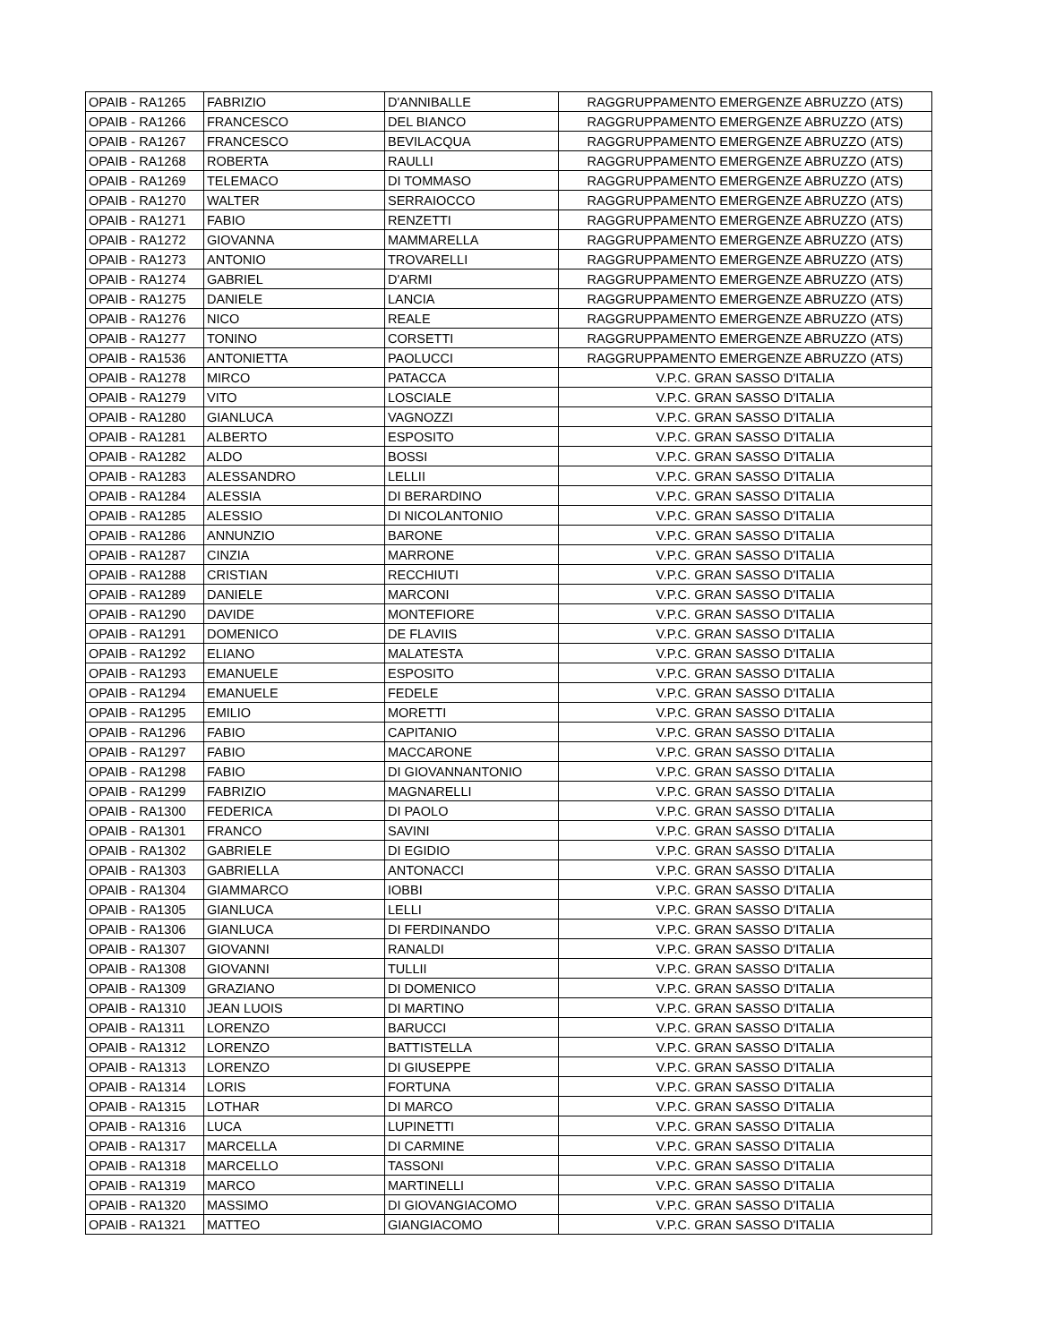| OPAIB - RA1265 | FABRIZIO | D'ANNIBALLE | RAGGRUPPAMENTO EMERGENZE ABRUZZO (ATS) |
| OPAIB - RA1266 | FRANCESCO | DEL BIANCO | RAGGRUPPAMENTO EMERGENZE ABRUZZO (ATS) |
| OPAIB - RA1267 | FRANCESCO | BEVILACQUA | RAGGRUPPAMENTO EMERGENZE ABRUZZO (ATS) |
| OPAIB - RA1268 | ROBERTA | RAULLI | RAGGRUPPAMENTO EMERGENZE ABRUZZO (ATS) |
| OPAIB - RA1269 | TELEMACO | DI TOMMASO | RAGGRUPPAMENTO EMERGENZE ABRUZZO (ATS) |
| OPAIB - RA1270 | WALTER | SERRAIOCCO | RAGGRUPPAMENTO EMERGENZE ABRUZZO (ATS) |
| OPAIB - RA1271 | FABIO | RENZETTI | RAGGRUPPAMENTO EMERGENZE ABRUZZO (ATS) |
| OPAIB - RA1272 | GIOVANNA | MAMMARELLA | RAGGRUPPAMENTO EMERGENZE ABRUZZO (ATS) |
| OPAIB - RA1273 | ANTONIO | TROVARELLI | RAGGRUPPAMENTO EMERGENZE ABRUZZO (ATS) |
| OPAIB - RA1274 | GABRIEL | D'ARMI | RAGGRUPPAMENTO EMERGENZE ABRUZZO (ATS) |
| OPAIB - RA1275 | DANIELE | LANCIA | RAGGRUPPAMENTO EMERGENZE ABRUZZO (ATS) |
| OPAIB - RA1276 | NICO | REALE | RAGGRUPPAMENTO EMERGENZE ABRUZZO (ATS) |
| OPAIB - RA1277 | TONINO | CORSETTI | RAGGRUPPAMENTO EMERGENZE ABRUZZO (ATS) |
| OPAIB - RA1536 | ANTONIETTA | PAOLUCCI | RAGGRUPPAMENTO EMERGENZE ABRUZZO (ATS) |
| OPAIB - RA1278 | MIRCO | PATACCA | V.P.C. GRAN SASSO D'ITALIA |
| OPAIB - RA1279 | VITO | LOSCIALE | V.P.C. GRAN SASSO D'ITALIA |
| OPAIB - RA1280 | GIANLUCA | VAGNOZZI | V.P.C. GRAN SASSO D'ITALIA |
| OPAIB - RA1281 | ALBERTO | ESPOSITO | V.P.C. GRAN SASSO D'ITALIA |
| OPAIB - RA1282 | ALDO | BOSSI | V.P.C. GRAN SASSO D'ITALIA |
| OPAIB - RA1283 | ALESSANDRO | LELLII | V.P.C. GRAN SASSO D'ITALIA |
| OPAIB - RA1284 | ALESSIA | DI BERARDINO | V.P.C. GRAN SASSO D'ITALIA |
| OPAIB - RA1285 | ALESSIO | DI NICOLANTONIO | V.P.C. GRAN SASSO D'ITALIA |
| OPAIB - RA1286 | ANNUNZIO | BARONE | V.P.C. GRAN SASSO D'ITALIA |
| OPAIB - RA1287 | CINZIA | MARRONE | V.P.C. GRAN SASSO D'ITALIA |
| OPAIB - RA1288 | CRISTIAN | RECCHIUTI | V.P.C. GRAN SASSO D'ITALIA |
| OPAIB - RA1289 | DANIELE | MARCONI | V.P.C. GRAN SASSO D'ITALIA |
| OPAIB - RA1290 | DAVIDE | MONTEFIORE | V.P.C. GRAN SASSO D'ITALIA |
| OPAIB - RA1291 | DOMENICO | DE FLAVIIS | V.P.C. GRAN SASSO D'ITALIA |
| OPAIB - RA1292 | ELIANO | MALATESTA | V.P.C. GRAN SASSO D'ITALIA |
| OPAIB - RA1293 | EMANUELE | ESPOSITO | V.P.C. GRAN SASSO D'ITALIA |
| OPAIB - RA1294 | EMANUELE | FEDELE | V.P.C. GRAN SASSO D'ITALIA |
| OPAIB - RA1295 | EMILIO | MORETTI | V.P.C. GRAN SASSO D'ITALIA |
| OPAIB - RA1296 | FABIO | CAPITANIO | V.P.C. GRAN SASSO D'ITALIA |
| OPAIB - RA1297 | FABIO | MACCARONE | V.P.C. GRAN SASSO D'ITALIA |
| OPAIB - RA1298 | FABIO | DI GIOVANNANTONIO | V.P.C. GRAN SASSO D'ITALIA |
| OPAIB - RA1299 | FABRIZIO | MAGNARELLI | V.P.C. GRAN SASSO D'ITALIA |
| OPAIB - RA1300 | FEDERICA | DI PAOLO | V.P.C. GRAN SASSO D'ITALIA |
| OPAIB - RA1301 | FRANCO | SAVINI | V.P.C. GRAN SASSO D'ITALIA |
| OPAIB - RA1302 | GABRIELE | DI EGIDIO | V.P.C. GRAN SASSO D'ITALIA |
| OPAIB - RA1303 | GABRIELLA | ANTONACCI | V.P.C. GRAN SASSO D'ITALIA |
| OPAIB - RA1304 | GIAMMARCO | IOBBI | V.P.C. GRAN SASSO D'ITALIA |
| OPAIB - RA1305 | GIANLUCA | LELLI | V.P.C. GRAN SASSO D'ITALIA |
| OPAIB - RA1306 | GIANLUCA | DI FERDINANDO | V.P.C. GRAN SASSO D'ITALIA |
| OPAIB - RA1307 | GIOVANNI | RANALDI | V.P.C. GRAN SASSO D'ITALIA |
| OPAIB - RA1308 | GIOVANNI | TULLII | V.P.C. GRAN SASSO D'ITALIA |
| OPAIB - RA1309 | GRAZIANO | DI DOMENICO | V.P.C. GRAN SASSO D'ITALIA |
| OPAIB - RA1310 | JEAN LUOIS | DI MARTINO | V.P.C. GRAN SASSO D'ITALIA |
| OPAIB - RA1311 | LORENZO | BARUCCI | V.P.C. GRAN SASSO D'ITALIA |
| OPAIB - RA1312 | LORENZO | BATTISTELLA | V.P.C. GRAN SASSO D'ITALIA |
| OPAIB - RA1313 | LORENZO | DI GIUSEPPE | V.P.C. GRAN SASSO D'ITALIA |
| OPAIB - RA1314 | LORIS | FORTUNA | V.P.C. GRAN SASSO D'ITALIA |
| OPAIB - RA1315 | LOTHAR | DI MARCO | V.P.C. GRAN SASSO D'ITALIA |
| OPAIB - RA1316 | LUCA | LUPINETTI | V.P.C. GRAN SASSO D'ITALIA |
| OPAIB - RA1317 | MARCELLA | DI CARMINE | V.P.C. GRAN SASSO D'ITALIA |
| OPAIB - RA1318 | MARCELLO | TASSONI | V.P.C. GRAN SASSO D'ITALIA |
| OPAIB - RA1319 | MARCO | MARTINELLI | V.P.C. GRAN SASSO D'ITALIA |
| OPAIB - RA1320 | MASSIMO | DI GIOVANGIACOMO | V.P.C. GRAN SASSO D'ITALIA |
| OPAIB - RA1321 | MATTEO | GIANGIACOMO | V.P.C. GRAN SASSO D'ITALIA |